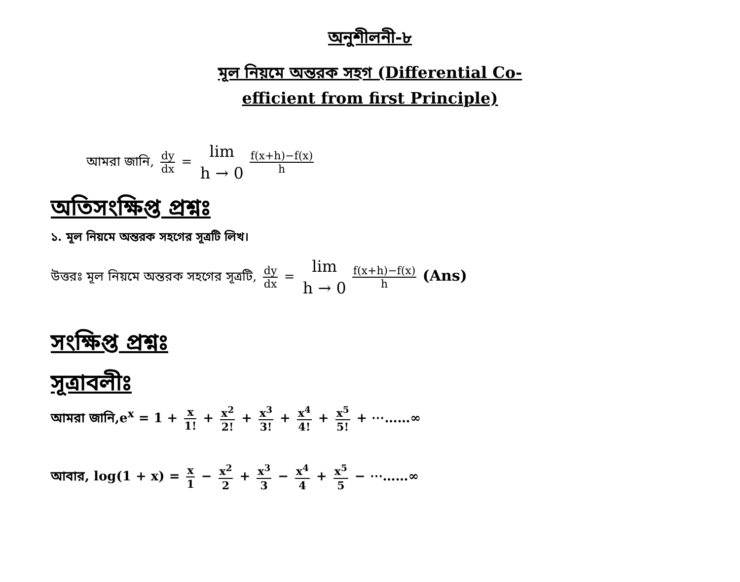অনুশীলনী-৮
মূল নিয়মে অন্তরক সহগ (Differential Co-efficient from first Principle)
আমরা জানি, dy dx = lim h → 0 f(x+h)−f(x) h
অতিসংক্ষিপ্ত প্রশ্নঃ
১. মূল নিয়মে অন্তরক সহগের সূত্রটি লিখ।
উত্তরঃ মূল নিয়মে অন্তরক সহগের সূত্রটি, dy dx = lim h → 0 f(x+h)−f(x) h (Ans)
সংক্ষিপ্ত প্রশ্নঃ
সূত্রাবলীঃ
আমরা জানি,e<sup>x</sup> = 1 + x 1! + x<sup>2</sup> 2! + x<sup>3</sup> 3! + x<sup>4</sup> 4! + x<sup>5</sup> 5! + ⋯……∞
আবার, log(1 + x) = x 1 − x<sup>2</sup> 2 + x<sup>3</sup> 3 − x<sup>4</sup> 4 + x<sup>5</sup> 5 − ⋯……∞